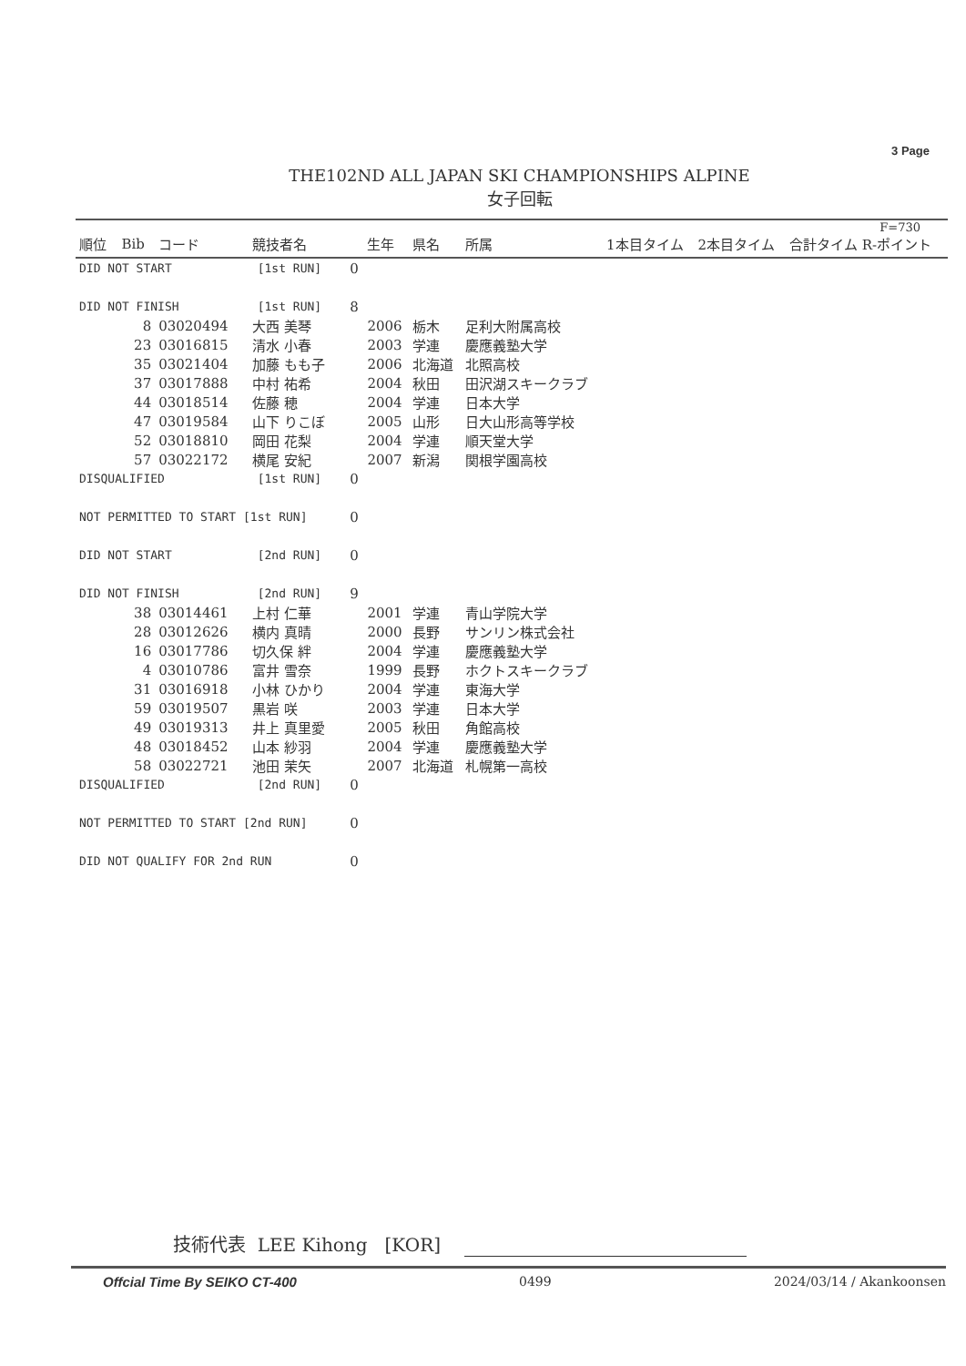3 Page
THE102ND ALL JAPAN SKI CHAMPIONSHIPS ALPINE
女子回転
| F=730 | | | | | | | | | | |
| --- | --- | --- | --- | --- | --- | --- | --- | --- | --- | --- |
| 順位 | Bib | コード | 競技者名 | | 生年 | 県名 | 所属 | 1本目タイム | 2本目タイム | 合計タイム R-ポイント |
| DID NOT START [1st RUN] | | | | 0 | | | | | | |
| DID NOT FINISH [1st RUN] | | | | 8 | | | | | | |
| | 8 | 03020494 | 大西 美琴 | | 2006 | 栃木 | 足利大附属高校 | | | |
| | 23 | 03016815 | 清水 小春 | | 2003 | 学連 | 慶應義塾大学 | | | |
| | 35 | 03021404 | 加藤 もも子 | | 2006 | 北海道 | 北照高校 | | | |
| | 37 | 03017888 | 中村 祐希 | | 2004 | 秋田 | 田沢湖スキークラブ | | | |
| | 44 | 03018514 | 佐藤 穂 | | 2004 | 学連 | 日本大学 | | | |
| | 47 | 03019584 | 山下 りこぼ | | 2005 | 山形 | 日大山形高等学校 | | | |
| | 52 | 03018810 | 岡田 花梨 | | 2004 | 学連 | 順天堂大学 | | | |
| | 57 | 03022172 | 横尾 安紀 | | 2007 | 新潟 | 関根学園高校 | | | |
| DISQUALIFIED [1st RUN] | | | | 0 | | | | | | |
| NOT PERMITTED TO START [1st RUN] | | | | 0 | | | | | | |
| DID NOT START [2nd RUN] | | | | 0 | | | | | | |
| DID NOT FINISH [2nd RUN] | | | | 9 | | | | | | |
| | 38 | 03014461 | 上村 仁華 | | 2001 | 学連 | 青山学院大学 | | | |
| | 28 | 03012626 | 横内 真晴 | | 2000 | 長野 | サンリン株式会社 | | | |
| | 16 | 03017786 | 切久保 絆 | | 2004 | 学連 | 慶應義塾大学 | | | |
| | 4 | 03010786 | 富井 雪奈 | | 1999 | 長野 | ホクトスキークラブ | | | |
| | 31 | 03016918 | 小林 ひかり | | 2004 | 学連 | 東海大学 | | | |
| | 59 | 03019507 | 黒岩 咲 | | 2003 | 学連 | 日本大学 | | | |
| | 49 | 03019313 | 井上 真里愛 | | 2005 | 秋田 | 角館高校 | | | |
| | 48 | 03018452 | 山本 紗羽 | | 2004 | 学連 | 慶應義塾大学 | | | |
| | 58 | 03022721 | 池田 茉矢 | | 2007 | 北海道 | 札幌第一高校 | | | |
| DISQUALIFIED [2nd RUN] | | | | 0 | | | | | | |
| NOT PERMITTED TO START [2nd RUN] | | | | 0 | | | | | | |
| DID NOT QUALIFY FOR 2nd RUN | | | | 0 | | | | | | |
技術代表 LEE Kihong [KOR]
Offcial Time By SEIKO CT-400 0499 2024/03/14 / Akankoonsen